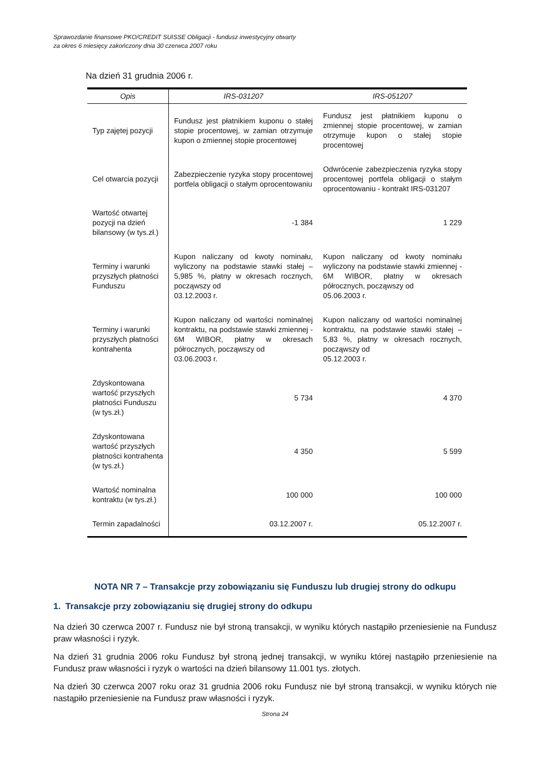Sprawozdanie finansowe PKO/CREDIT SUISSE Obligacji - fundusz inwestycyjny otwarty
za okres 6 miesięcy zakończony dnia 30 czerwca 2007 roku
Na dzień 31 grudnia 2006 r.
| Opis | IRS-031207 | IRS-051207 |
| --- | --- | --- |
| Typ zajętej pozycji | Fundusz jest płatnikiem kuponu o stałej stopie procentowej, w zamian otrzymuje kupon o zmiennej stopie procentowej | Fundusz jest płatnikiem kuponu o zmiennej stopie procentowej, w zamian otrzymuje kupon o stałej stopie procentowej |
| Cel otwarcia pozycji | Zabezpieczenie ryzyka stopy procentowej portfela obligacji o stałym oprocentowaniu | Odwrócenie zabezpieczenia ryzyka stopy procentowej portfela obligacji o stałym oprocentowaniu - kontrakt IRS-031207 |
| Wartość otwartej pozycji na dzień bilansowy (w tys.zł.) | -1 384 | 1 229 |
| Terminy i warunki przyszłych płatności Funduszu | Kupon naliczany od kwoty nominału, wyliczony na podstawie stawki stałej – 5,985 %, płatny w okresach rocznych, począwszy od 03.12.2003 r. | Kupon naliczany od kwoty nominału wyliczony na podstawie stawki zmiennej - 6M WIBOR, płatny w okresach półrocznych, począwszy od 05.06.2003 r. |
| Terminy i warunki przyszłych płatności kontrahenta | Kupon naliczany od wartości nominalnej kontraktu, na podstawie stawki zmiennej - 6M WIBOR, płatny w okresach półrocznych, począwszy od 03.06.2003 r. | Kupon naliczany od wartości nominalnej kontraktu, na podstawie stawki stałej – 5,83 %, płatny w okresach rocznych, począwszy od 05.12.2003 r. |
| Zdyskontowana wartość przyszłych płatności Funduszu (w tys.zł.) | 5 734 | 4 370 |
| Zdyskontowana wartość przyszłych płatności kontrahenta (w tys.zł.) | 4 350 | 5 599 |
| Wartość nominalna kontraktu (w tys.zł.) | 100 000 | 100 000 |
| Termin zapadalności | 03.12.2007 r. | 05.12.2007 r. |
NOTA NR 7 – Transakcje przy zobowiązaniu się Funduszu lub drugiej strony do odkupu
1. Transakcje przy zobowiązaniu się drugiej strony do odkupu
Na dzień 30 czerwca 2007 r. Fundusz nie był stroną transakcji, w wyniku których nastąpiło przeniesienie na Fundusz praw własności i ryzyk.
Na dzień 31 grudnia 2006 roku Fundusz był stroną jednej transakcji, w wyniku której nastąpiło przeniesienie na Fundusz praw własności i ryzyk o wartości na dzień bilansowy 11.001 tys. złotych.
Na dzień 30 czerwca 2007 roku oraz 31 grudnia 2006 roku Fundusz nie był stroną transakcji, w wyniku których nie nastąpiło przeniesienie na Fundusz praw własności i ryzyk.
Strona 24